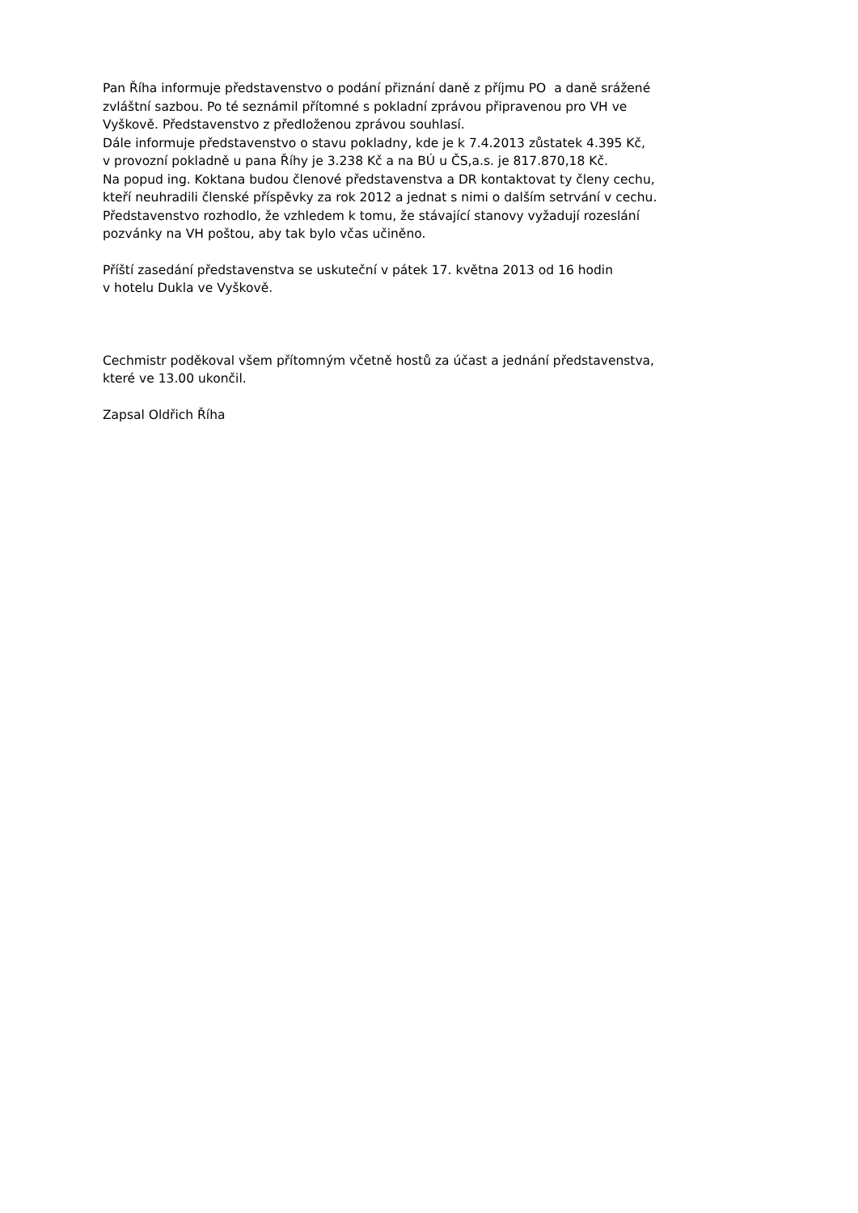Pan Říha informuje představenstvo o podání přiznání daně z příjmu PO a daně srážené
zvláštní sazbou. Po té seznámil přítomné s pokladní zprávou připravenou pro VH ve
Vyškově. Představenstvo z předloženou zprávou souhlasí.
Dále informuje představenstvo o stavu pokladny, kde je k 7.4.2013 zůstatek 4.395 Kč,
v provozní pokladně u pana Říhy je 3.238 Kč a na BÚ u ČS,a.s. je 817.870,18 Kč.
Na popud ing. Koktana budou členové představenstva a DR kontaktovat ty členy cechu,
kteří neuhradili členské příspěvky za rok 2012 a jednat s nimi o dalším setrvání v cechu.
Představenstvo rozhodlo, že vzhledem k tomu, že stávající stanovy vyžadují rozeslání
pozvánky na VH poštou, aby tak bylo včas učiněno.
Příští zasedání představenstva se uskuteční v pátek 17. května 2013 od 16 hodin
v hotelu Dukla ve Vyškově.
Cechmistr poděkoval všem přítomným včetně hostů za účast a jednání představenstva,
které ve 13.00 ukončil.
Zapsal Oldřich Říha